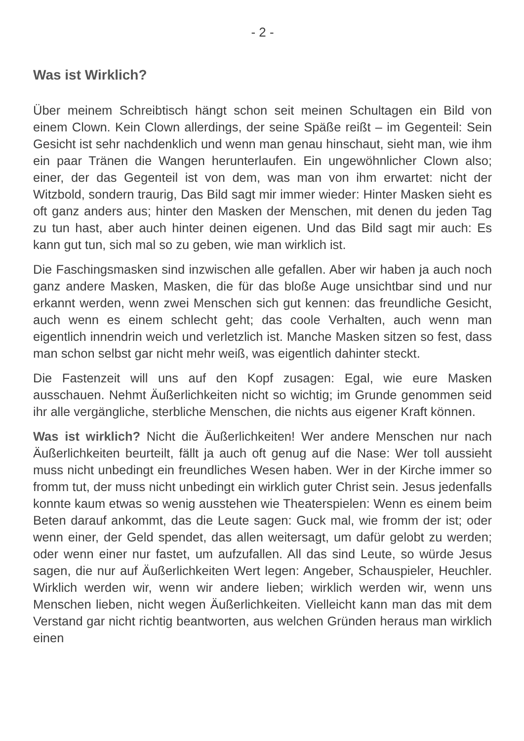- 2 -
Was ist Wirklich?
Über meinem Schreibtisch hängt schon seit meinen Schultagen ein Bild von einem Clown. Kein Clown allerdings, der seine Späße reißt – im Gegenteil: Sein Gesicht ist sehr nachdenklich und wenn man genau hinschaut, sieht man, wie ihm ein paar Tränen die Wangen herunterlaufen. Ein ungewöhnlicher Clown also; einer, der das Gegenteil ist von dem, was man von ihm erwartet: nicht der Witzbold, sondern traurig, Das Bild sagt mir immer wieder: Hinter Masken sieht es oft ganz anders aus; hinter den Masken der Menschen, mit denen du jeden Tag zu tun hast, aber auch hinter deinen eigenen. Und das Bild sagt mir auch: Es kann gut tun, sich mal so zu geben, wie man wirklich ist.
Die Faschingsmasken sind inzwischen alle gefallen. Aber wir haben ja auch noch ganz andere Masken, Masken, die für das bloße Auge unsichtbar sind und nur erkannt werden, wenn zwei Menschen sich gut kennen: das freundliche Gesicht, auch wenn es einem schlecht geht; das coole Verhalten, auch wenn man eigentlich innendrin weich und verletzlich ist. Manche Masken sitzen so fest, dass man schon selbst gar nicht mehr weiß, was eigentlich dahinter steckt.
Die Fastenzeit will uns auf den Kopf zusagen: Egal, wie eure Masken ausschauen. Nehmt Äußerlichkeiten nicht so wichtig; im Grunde genommen seid ihr alle vergängliche, sterbliche Menschen, die nichts aus eigener Kraft können.
Was ist wirklich? Nicht die Äußerlichkeiten! Wer andere Menschen nur nach Äußerlichkeiten beurteilt, fällt ja auch oft genug auf die Nase: Wer toll aussieht muss nicht unbedingt ein freundliches Wesen haben. Wer in der Kirche immer so fromm tut, der muss nicht unbedingt ein wirklich guter Christ sein. Jesus jedenfalls konnte kaum etwas so wenig ausstehen wie Theaterspielen: Wenn es einem beim Beten darauf ankommt, das die Leute sagen: Guck mal, wie fromm der ist; oder wenn einer, der Geld spendet, das allen weitersagt, um dafür gelobt zu werden; oder wenn einer nur fastet, um aufzufallen. All das sind Leute, so würde Jesus sagen, die nur auf Äußerlichkeiten Wert legen: Angeber, Schauspieler, Heuchler. Wirklich werden wir, wenn wir andere lieben; wirklich werden wir, wenn uns Menschen lieben, nicht wegen Äußerlichkeiten. Vielleicht kann man das mit dem Verstand gar nicht richtig beantworten, aus welchen Gründen heraus man wirklich einen